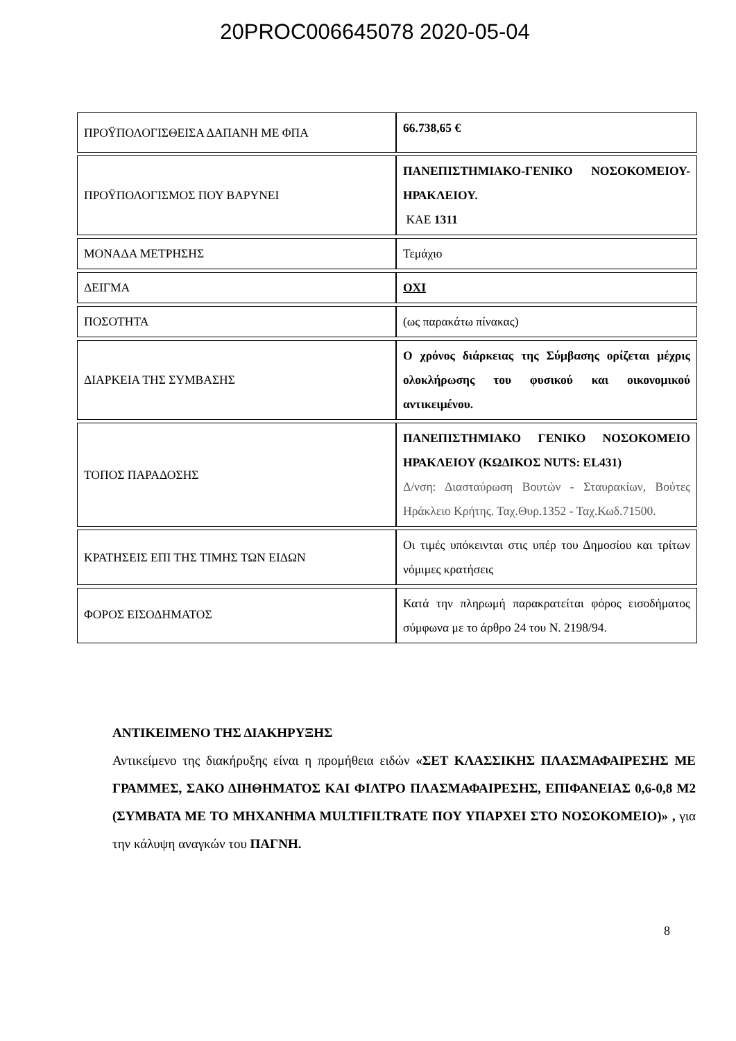20PROC006645078 2020-05-04
| ΠΡΟΫΠΟΛΟΓΙΣΘΕΙΣΑ ΔΑΠΑΝΗ ΜΕ ΦΠΑ | 66.738,65 € |
| ΠΡΟΫΠΟΛΟΓΙΣΜΟΣ ΠΟΥ ΒΑΡΥΝΕΙ | ΠΑΝΕΠΙΣΤΗΜΙΑΚΟ-ΓΕΝΙΚΟ ΝΟΣΟΚΟΜΕΙΟΥ- ΗΡΑΚΛΕΙΟΥ. ΚΑΕ 1311 |
| ΜΟΝΑΔΑ ΜΕΤΡΗΣΗΣ | Τεμάχιο |
| ΔΕΙΓΜΑ | ΟΧΙ |
| ΠΟΣΟΤΗΤΑ | (ως παρακάτω πίνακας) |
| ΔΙΑΡΚΕΙΑ ΤΗΣ ΣΥΜΒΑΣΗΣ | Ο χρόνος διάρκειας της Σύμβασης ορίζεται μέχρις ολοκλήρωσης του φυσικού και οικονομικού αντικειμένου. |
| ΤΟΠΟΣ ΠΑΡΑΔΟΣΗΣ | ΠΑΝΕΠΙΣΤΗΜΙΑΚΟ ΓΕΝΙΚΟ ΝΟΣΟΚΟΜΕΙΟ ΗΡΑΚΛΕΙΟΥ (ΚΩΔΙΚΟΣ NUTS: EL431) Δ/νση: Διασταύρωση Βουτών - Σταυρακίων, Βούτες Ηράκλειο Κρήτης. Ταχ.Θυρ.1352 - Ταχ.Κωδ.71500. |
| ΚΡΑΤΗΣΕΙΣ ΕΠΙ ΤΗΣ ΤΙΜΗΣ ΤΩΝ ΕΙΔΩΝ | Οι τιμές υπόκεινται στις υπέρ του Δημοσίου και τρίτων νόμιμες κρατήσεις |
| ΦΟΡΟΣ ΕΙΣΟΔΗΜΑΤΟΣ | Κατά την πληρωμή παρακρατείται φόρος εισοδήματος σύμφωνα με το άρθρο 24 του Ν. 2198/94. |
ΑΝΤΙΚΕΙΜΕΝΟ ΤΗΣ ΔΙΑΚΗΡΥΞΗΣ
Αντικείμενο της διακήρυξης είναι η προμήθεια ειδών «ΣΕΤ ΚΛΑΣΣΙΚΗΣ ΠΛΑΣΜΑΦΑΙΡΕΣΗΣ ΜΕ ΓΡΑΜΜΕΣ, ΣΑΚΟ ΔΙΗΘΗΜΑΤΟΣ ΚΑΙ ΦΙΛΤΡΟ ΠΛΑΣΜΑΦΑΙΡΕΣΗΣ, ΕΠΙΦΑΝΕΙΑΣ 0,6-0,8 Μ2 (ΣΥΜΒΑΤΑ ΜΕ ΤΟ ΜΗΧΑΝΗΜΑ MULTIFILTRATE ΠΟΥ ΥΠΑΡΧΕΙ ΣΤΟ ΝΟΣΟΚΟΜΕΙΟ)» , για την κάλυψη αναγκών του ΠΑΓΝΗ.
8